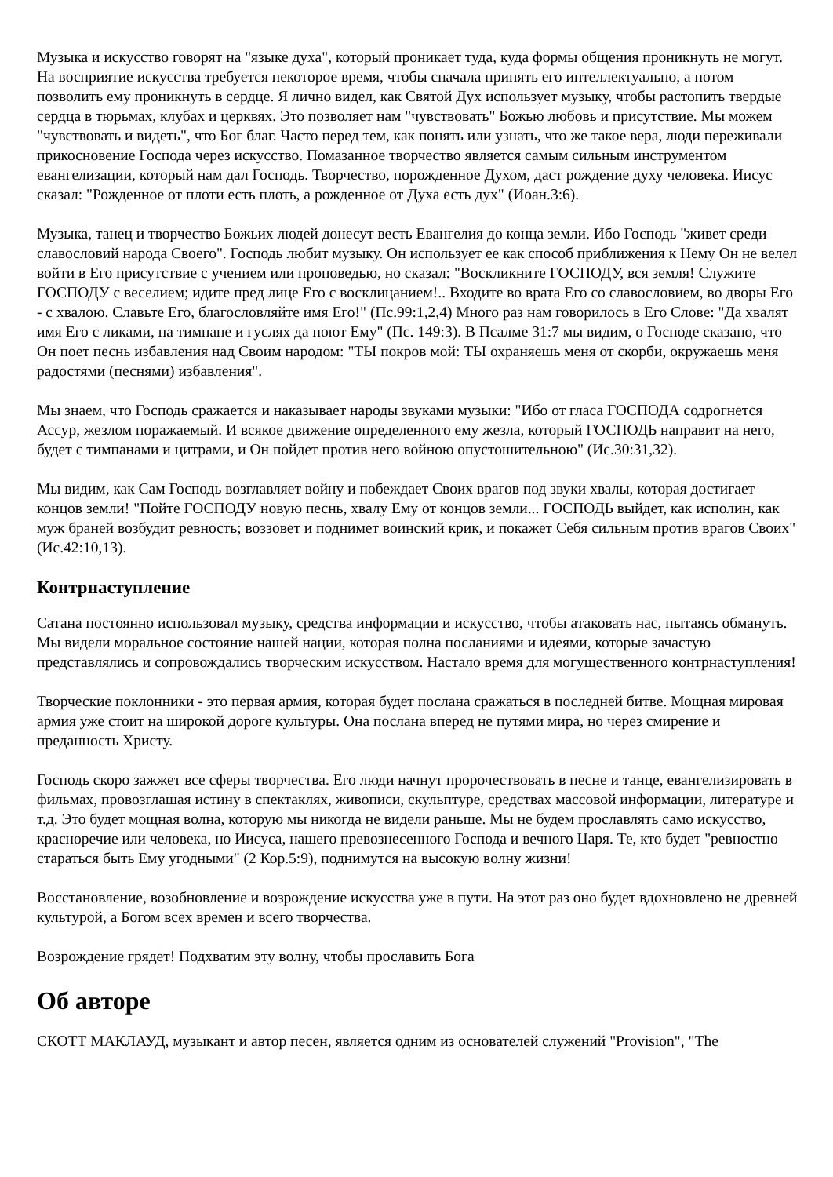Музыка и искусство говорят на "языке духа", который проникает туда, куда формы общения проникнуть не могут. На восприятие искусства требуется некоторое время, чтобы сначала принять его интеллектуально, а потом позволить ему проникнуть в сердце. Я лично видел, как Святой Дух использует музыку, чтобы растопить твердые сердца в тюрьмах, клубах и церквях. Это позволяет нам "чувствовать" Божью любовь и присутствие. Мы можем "чувствовать и видеть", что Бог благ. Часто перед тем, как понять или узнать, что же такое вера, люди переживали прикосновение Господа через искусство. Помазанное творчество является самым сильным инструментом евангелизации, который нам дал Господь. Творчество, порожденное Духом, даст рождение духу человека. Иисус сказал: "Рожденное от плоти есть плоть, а рожденное от Духа есть дух" (Иоан.3:6).
Музыка, танец и творчество Божьих людей донесут весть Евангелия до конца земли. Ибо Господь "живет среди славословий народа Своего". Господь любит музыку. Он использует ее как способ приближения к Нему Он не велел войти в Его присутствие с учением или проповедью, но сказал: "Воскликните ГОСПОДУ, вся земля! Служите ГОСПОДУ с веселием; идите пред лице Его с восклицанием!.. Входите во врата Его со славословием, во дворы Его - с хвалою. Славьте Его, благословляйте имя Его!" (Пс.99:1,2,4) Много раз нам говорилось в Его Слове: "Да хвалят имя Его с ликами, на тимпане и гуслях да поют Ему" (Пс. 149:3). В Псалме 31:7 мы видим, о Господе сказано, что Он поет песнь избавления над Своим народом: "ТЫ покров мой: ТЫ охраняешь меня от скорби, окружаешь меня радостями (песнями) избавления".
Мы знаем, что Господь сражается и наказывает народы звуками музыки: "Ибо от гласа ГОСПОДА содрогнется Ассур, жезлом поражаемый. И всякое движение определенного ему жезла, который ГОСПОДЬ направит на него, будет с тимпанами и цитрами, и Он пойдет против него войною опустошительною" (Ис.30:31,32).
Мы видим, как Сам Господь возглавляет войну и побеждает Своих врагов под звуки хвалы, которая достигает концов земли! "Пойте ГОСПОДУ новую песнь, хвалу Ему от концов земли... ГОСПОДЬ выйдет, как исполин, как муж браней возбудит ревность; воззовет и поднимет воинский крик, и покажет Себя сильным против врагов Своих" (Ис.42:10,13).
Контрнаступление
Сатана постоянно использовал музыку, средства информации и искусство, чтобы атаковать нас, пытаясь обмануть. Мы видели моральное состояние нашей нации, которая полна посланиями и идеями, которые зачастую представлялись и сопровождались творческим искусством. Настало время для могущественного контрнаступления!
Творческие поклонники - это первая армия, которая будет послана сражаться в последней битве. Мощная мировая армия уже стоит на широкой дороге культуры. Она послана вперед не путями мира, но через смирение и преданность Христу.
Господь скоро зажжет все сферы творчества. Его люди начнут пророчествовать в песне и танце, евангелизировать в фильмах, провозглашая истину в спектаклях, живописи, скульптуре, средствах массовой информации, литературе и т.д. Это будет мощная волна, которую мы никогда не видели раньше. Мы не будем прославлять само искусство, красноречие или человека, но Иисуса, нашего превознесенного Господа и вечного Царя. Те, кто будет "ревностно стараться быть Ему угодными" (2 Кор.5:9), поднимутся на высокую волну жизни!
Восстановление, возобновление и возрождение искусства уже в пути. На этот раз оно будет вдохновлено не древней культурой, а Богом всех времен и всего творчества.
Возрождение грядет! Подхватим эту волну, чтобы прославить Бога
Об авторе
СКОТТ МАКЛАУД, музыкант и автор песен, является одним из основателей служений "Provision", "The